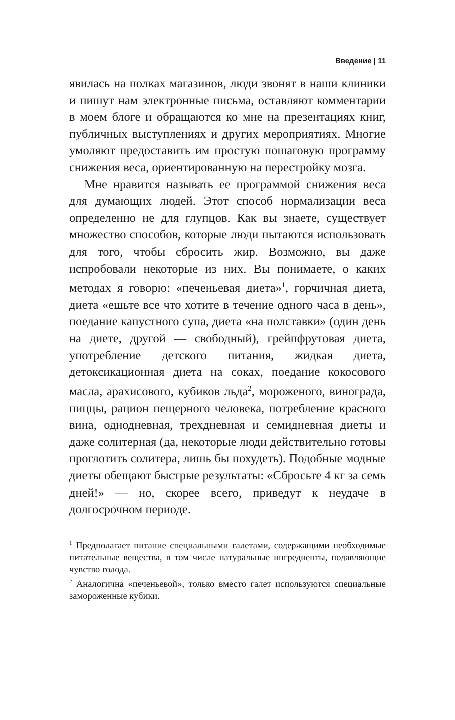Введение | 11
явилась на полках магазинов, люди звонят в наши клиники и пишут нам электронные письма, оставляют комментарии в моем блоге и обращаются ко мне на презентациях книг, публичных выступлениях и других мероприятиях. Многие умоляют предоставить им простую пошаговую программу снижения веса, ориентированную на перестройку мозга.
Мне нравится называть ее программой снижения веса для думающих людей. Этот способ нормализации веса определенно не для глупцов. Как вы знаете, существует множество способов, которые люди пытаются использовать для того, чтобы сбросить жир. Возможно, вы даже испробовали некоторые из них. Вы понимаете, о каких методах я говорю: «печеньевая диета»<sup>1</sup>, горчичная диета, диета «ешьте все что хотите в течение одного часа в день», поедание капустного супа, диета «на полставки» (один день на диете, другой — свободный), грейпфрутовая диета, употребление детского питания, жидкая диета, детоксикационная диета на соках, поедание кокосового масла, арахисового, кубиков льда<sup>2</sup>, мороженого, винограда, пиццы, рацион пещерного человека, потребление красного вина, однодневная, трехдневная и семидневная диеты и даже солитерная (да, некоторые люди действительно готовы проглотить солитера, лишь бы похудеть). Подобные модные диеты обещают быстрые результаты: «Сбросьте 4 кг за семь дней!» — но, скорее всего, приведут к неудаче в долгосрочном периоде.
<sup>1</sup> Предполагает питание специальными галетами, содержащими необходимые питательные вещества, в том числе натуральные ингредиенты, подавляющие чувство голода.
<sup>2</sup> Аналогична «печеньевой», только вместо галет используются специальные замороженные кубики.